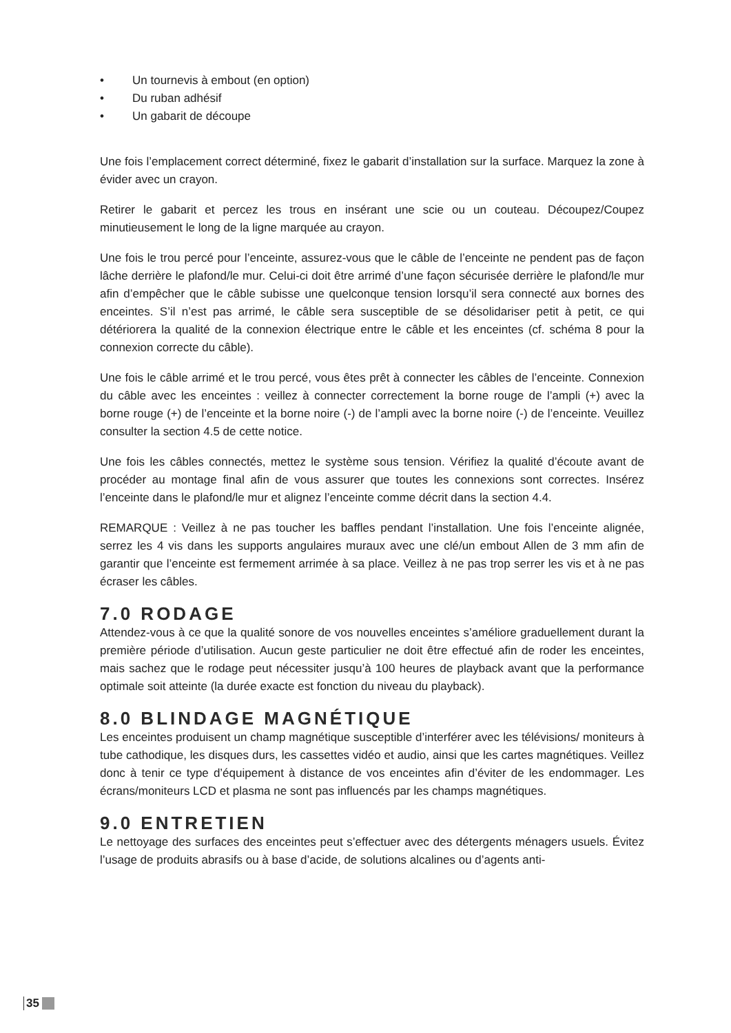• Un tournevis à embout (en option)
• Du ruban adhésif
• Un gabarit de découpe
Une fois l’emplacement correct déterminé, fixez le gabarit d’installation sur la surface. Marquez la zone à évider avec un crayon.
Retirer le gabarit et percez les trous en insérant une scie ou un couteau. Découpez/Coupez minutieusement le long de la ligne marquée au crayon.
Une fois le trou percé pour l’enceinte, assurez-vous que le câble de l’enceinte ne pendent pas de façon lâche derrière le plafond/le mur. Celui-ci doit être arrimé d’une façon sécurisée derrière le plafond/le mur afin d’empêcher que le câble subisse une quelconque tension lorsqu’il sera connecté aux bornes des enceintes. S’il n’est pas arrimé, le câble sera susceptible de se désolidariser petit à petit, ce qui détériorera la qualité de la connexion électrique entre le câble et les enceintes (cf. schéma 8 pour la connexion correcte du câble).
Une fois le câble arrimé et le trou percé, vous êtes prêt à connecter les câbles de l’enceinte. Connexion du câble avec les enceintes : veillez à connecter correctement la borne rouge de l’ampli (+) avec la borne rouge (+) de l’enceinte et la borne noire (-) de l’ampli avec la borne noire (-) de l’enceinte. Veuillez consulter la section 4.5 de cette notice.
Une fois les câbles connectés, mettez le système sous tension. Vérifiez la qualité d’écoute avant de procéder au montage final afin de vous assurer que toutes les connexions sont correctes. Insérez l’enceinte dans le plafond/le mur et alignez l’enceinte comme décrit dans la section 4.4.
REMARQUE : Veillez à ne pas toucher les baffles pendant l’installation. Une fois l’enceinte alignée, serrez les 4 vis dans les supports angulaires muraux avec une clé/un embout Allen de 3 mm afin de garantir que l’enceinte est fermement arrimée à sa place. Veillez à ne pas trop serrer les vis et à ne pas écraser les câbles.
7.0 RODAGE
Attendez-vous à ce que la qualité sonore de vos nouvelles enceintes s’améliore graduellement durant la première période d’utilisation. Aucun geste particulier ne doit être effectué afin de roder les enceintes, mais sachez que le rodage peut nécessiter jusqu’à 100 heures de playback avant que la performance optimale soit atteinte (la durée exacte est fonction du niveau du playback).
8.0 BLINDAGE MAGNÉTIQUE
Les enceintes produisent un champ magnétique susceptible d’interférer avec les télévisions/ moniteurs à tube cathodique, les disques durs, les cassettes vidéo et audio, ainsi que les cartes magnétiques. Veillez donc à tenir ce type d’équipement à distance de vos enceintes afin d’éviter de les endommager. Les écrans/moniteurs LCD et plasma ne sont pas influencés par les champs magnétiques.
9.0 ENTRETIEN
Le nettoyage des surfaces des enceintes peut s’effectuer avec des détergents ménagers usuels. Évitez l’usage de produits abrasifs ou à base d’acide, de solutions alcalines ou d’agents anti-
35